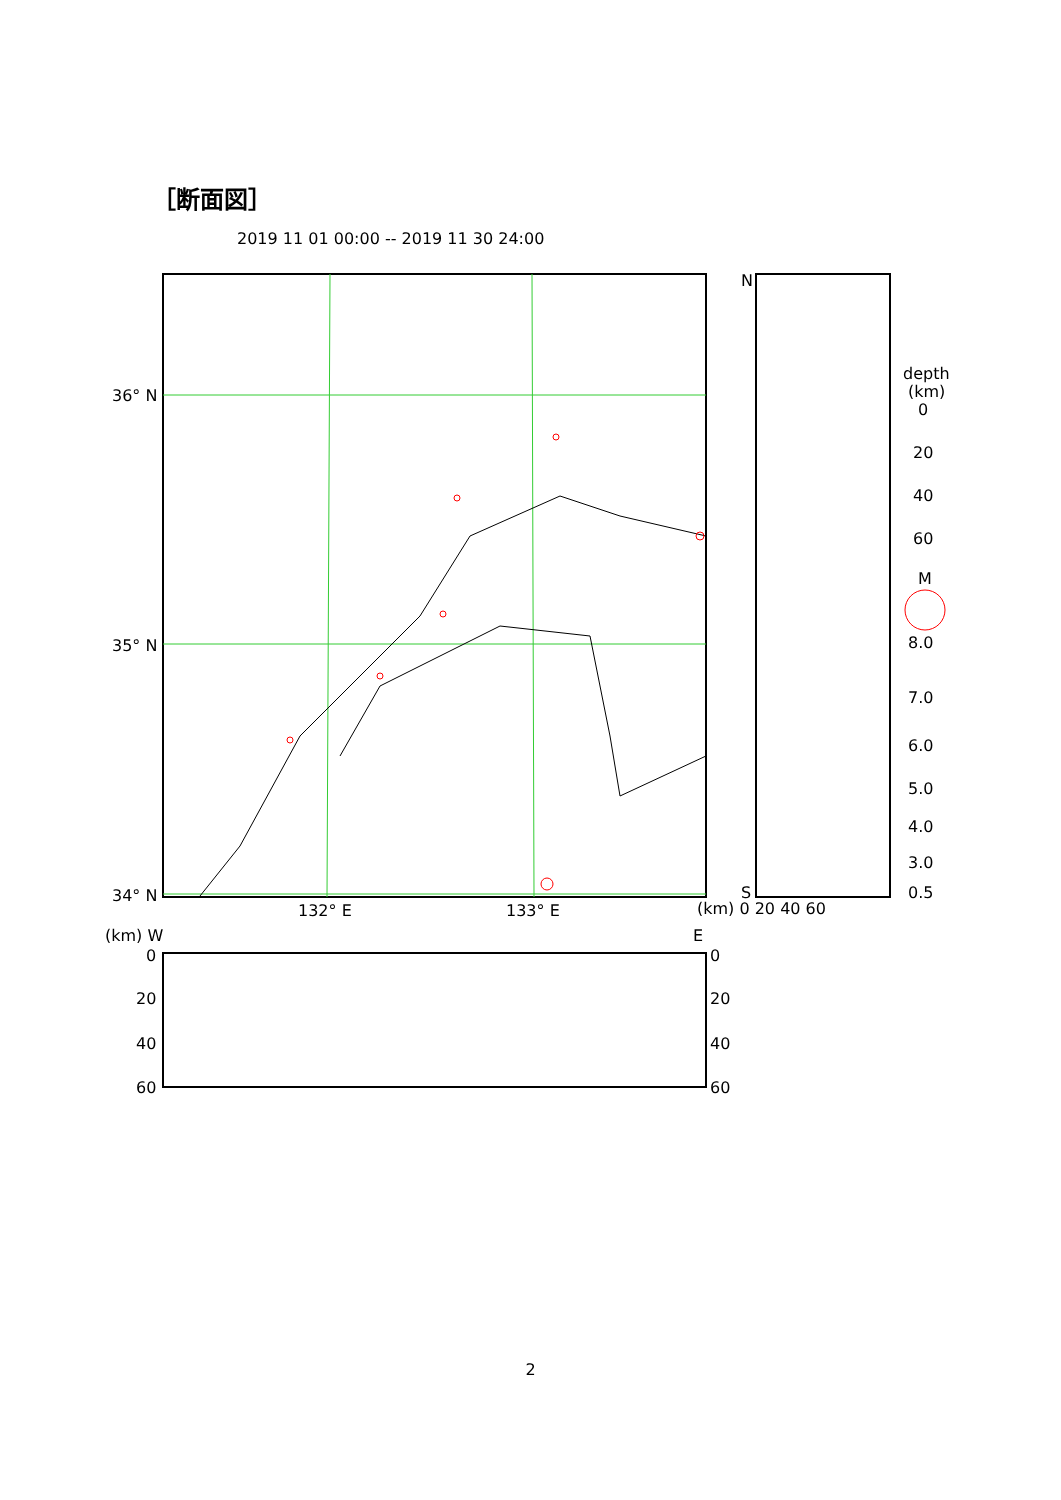［断面図］
2019 11 01 00:00 -- 2019 11 30 24:00
36° N
35° N
34° N
132° E
133° E
N
S
(km) 0 20 40 60
(km) W
E
0
20
40
60
0
20
40
60
depth
(km)
0
20
40
60
M
8.0
7.0
6.0
5.0
4.0
3.0
0.5
2